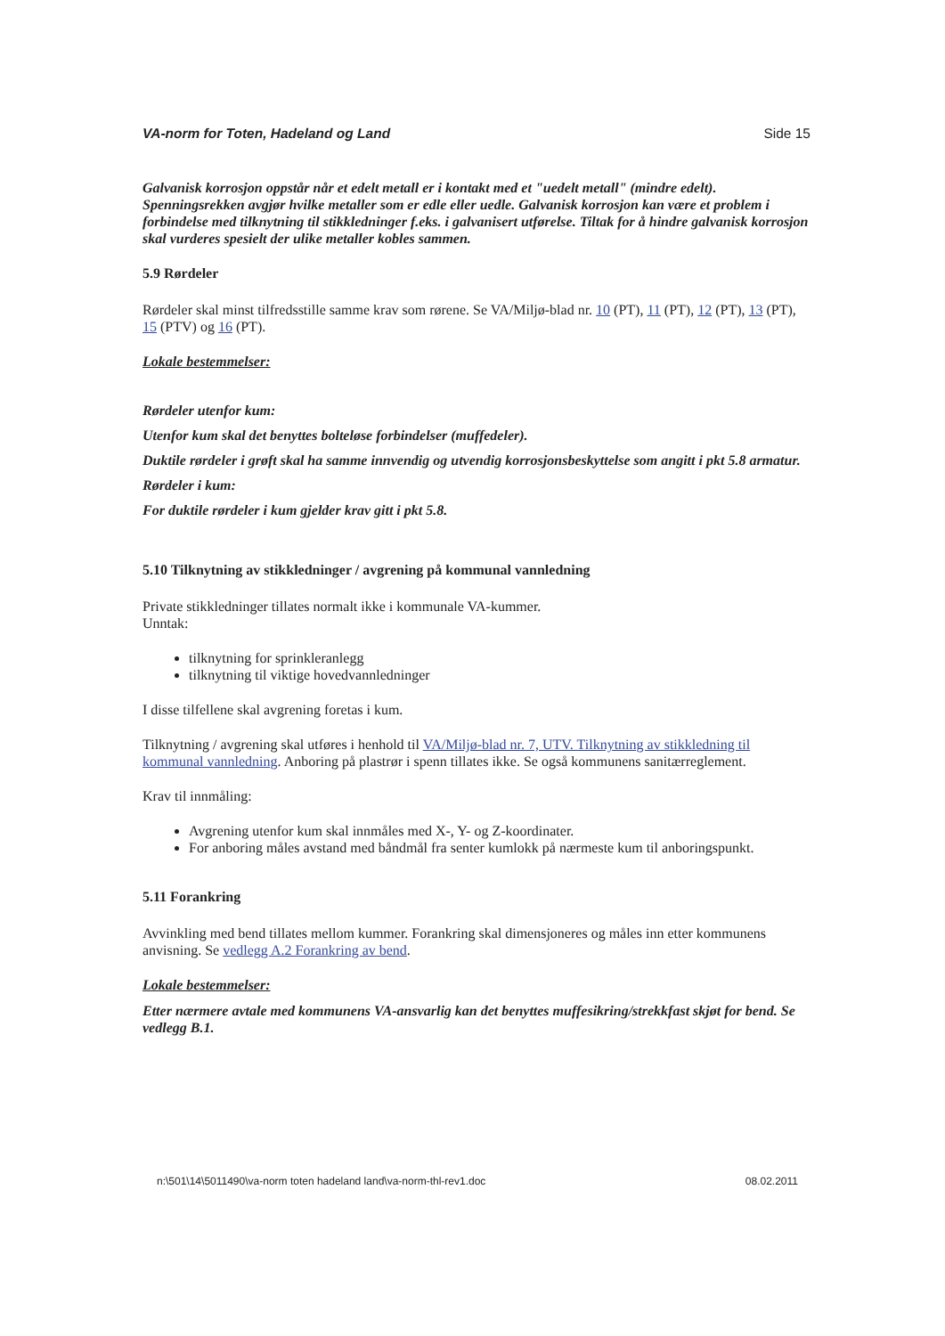VA-norm for Toten, Hadeland og Land Side 15
Galvanisk korrosjon oppstår når et edelt metall er i kontakt med et "uedelt metall" (mindre edelt). Spenningsrekken avgjør hvilke metaller som er edle eller uedle. Galvanisk korrosjon kan være et problem i forbindelse med tilknytning til stikkledninger f.eks. i galvanisert utførelse. Tiltak for å hindre galvanisk korrosjon skal vurderes spesielt der ulike metaller kobles sammen.
5.9 Rørdeler
Rørdeler skal minst tilfredsstille samme krav som rørene. Se VA/Miljø-blad nr. 10 (PT), 11 (PT), 12 (PT), 13 (PT), 15 (PTV) og 16 (PT).
Lokale bestemmelser:
Rørdeler utenfor kum:
Utenfor kum skal det benyttes bolteløse forbindelser (muffedeler).
Duktile rørdeler i grøft skal ha samme innvendig og utvendig korrosjonsbeskyttelse som angitt i pkt 5.8 armatur.
Rørdeler i kum:
For duktile rørdeler i kum gjelder krav gitt i pkt 5.8.
5.10 Tilknytning av stikkledninger / avgrening på kommunal vannledning
Private stikkledninger tillates normalt ikke i kommunale VA-kummer.
Unntak:
tilknytning for sprinkleranlegg
tilknytning til viktige hovedvannledninger
I disse tilfellene skal avgrening foretas i kum.
Tilknytning / avgrening skal utføres i henhold til VA/Miljø-blad nr. 7, UTV. Tilknytning av stikkledning til kommunal vannledning. Anboring på plastrør i spenn tillates ikke. Se også kommunens sanitærreglement.
Krav til innmåling:
Avgrening utenfor kum skal innmåles med X-, Y- og Z-koordinater.
For anboring måles avstand med båndmål fra senter kumlokk på nærmeste kum til anboringspunkt.
5.11 Forankring
Avvinkling med bend tillates mellom kummer. Forankring skal dimensjoneres og måles inn etter kommunens anvisning. Se vedlegg A.2 Forankring av bend.
Lokale bestemmelser:
Etter nærmere avtale med kommunens VA-ansvarlig kan det benyttes muffesikring/strekkfast skjøt for bend. Se vedlegg B.1.
n:\501\14\5011490\va-norm toten hadeland land\va-norm-thl-rev1.doc 08.02.2011